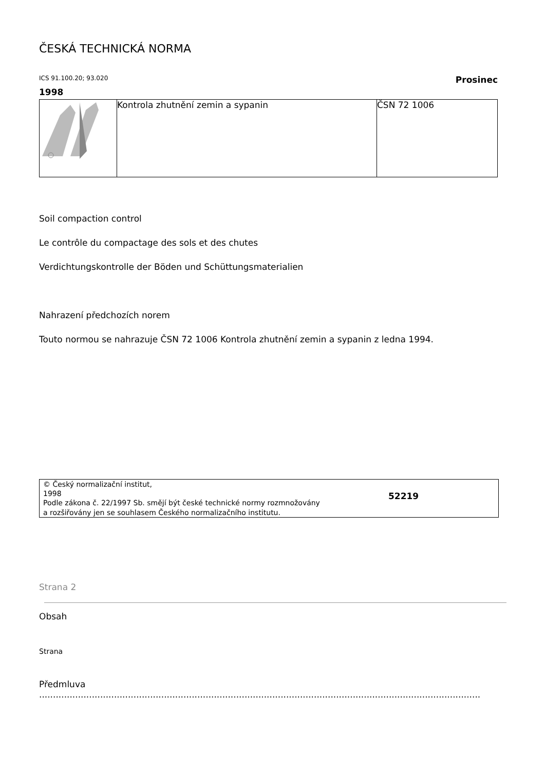ČESKÁ TECHNICKÁ NORMA
ICS 91.100.20; 93.020 Prosinec
1998
| | Kontrola zhutnění zemin a sypanin | ČSN 72 1006 |
Soil compaction control
Le contrôle du compactage des sols et des chutes
Verdichtungskontrolle der Böden und Schüttungsmaterialien
Nahrazení předchozích norem
Touto normou se nahrazuje ČSN 72 1006 Kontrola zhutnění zemin a sypanin z ledna 1994.
© Český normalizační institut,
1998
Podle zákona č. 22/1997 Sb. smějí být české technické normy rozmnožovány
a rozšiřovány jen se souhlasem Českého normalizačního institutu.
52219
Strana 2
Obsah
Strana
Předmluva
...............................................................................................................................................................